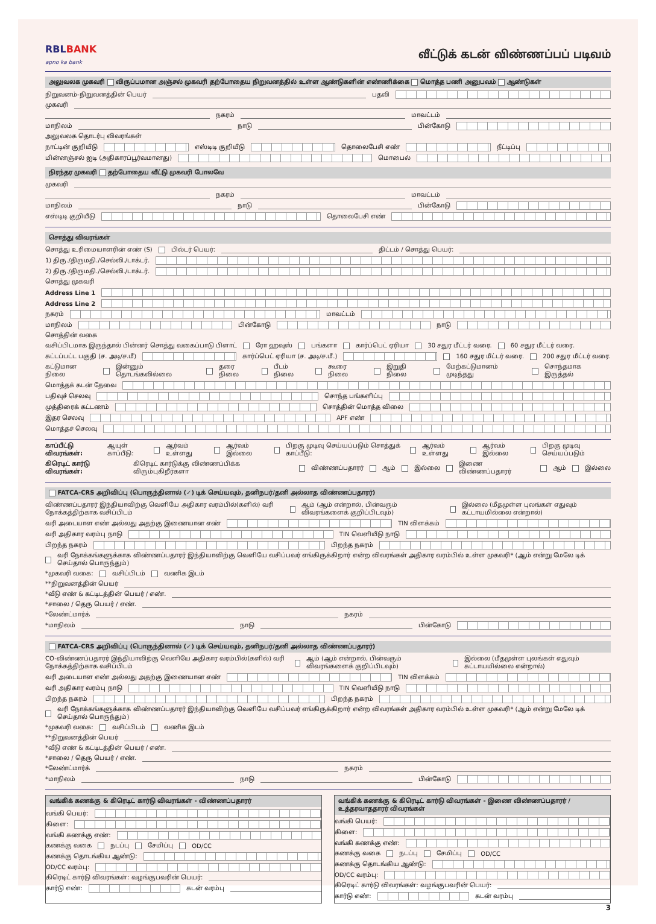RBLBANK
apno ka bank
வீட்டுக் கடன் விண்ணப்பப் படிவம்
அலுவலக முகவரி விருப்பமான அஞ்சல் முகவரி தற்போதைய நிறுவனத்தில் உள்ள ஆண்டுகளின் எண்ணிக்கை மொத்த பணி அனுபவம் ஆண்டுகள்
நிறுவனம்-நிறுவனத்தின் பெயர்
பதவி
முகவரி
நகரம்
மாவட்டம்
மாநிலம்
நாடு
பின்கோடு
அலுவலக தொடர்பு விவரங்கள்
நாட்டின் குறியீடு
எஸ்டிடி குறியீடு
தொலைபேசி எண்
நீட்டிப்பு
மின்னஞ்சல் ஐடி (அதிகாரப்பூர்வமானது)
மொபைல்
நிரந்தர முகவரி தற்போதைய வீட்டு முகவரி போலவே
முகவரி
நகரம்
மாவட்டம்
மாநிலம்
நாடு
பின்கோடு
எஸ்டிடி குறியீடு
தொலைபேசி எண்
சொத்து விவரங்கள்
சொத்து உரிமையாளரின் எண் (S) பில்டர் பெயர்:
திட்டம் / சொத்து பெயர்:
1) திரு./திருமதி./செல்வி./டாக்டர்.
2) திரு./திருமதி./செல்வி./டாக்டர்.
சொத்து முகவரி
Address Line 1
Address Line 2
நகரம்
மாவட்டம்
மாநிலம்
பின்கோடு
நாடு
சொத்தின் வகை
வசிப்பிடமாக இருந்தால் பின்னர் சொத்து வகைப்பாடு பிளாட் ரோ ஹவுஸ் பங்களா கார்ப்பெட் ஏரியா 30 சதுர மீட்டர் வரை. 60 சதுர மீட்டர் வரை.
கட்டப்பட்ட பகுதி (ச. அடி/ச.மீ)
கார்ப்பெட் ஏரியா (ச. அடி/ச.மீ.)
160 சதுர மீட்டர் வரை. 200 சதுர மீட்டர் வரை.
கட்டுமான நிலை இன்னும் தொடங்கவில்லை தரை நிலை பீடம் நிலை கூரை நிலை இறுதி நிலை மேற்கட்டுமானம் முடிந்தது சொந்தமாக இருத்தல்
மொத்தக் கடன் தேவை
பதிவுச் செலவு
சொந்த பங்களிப்பு
முத்திரைக் கட்டணம்
சொத்தின் மொத்த விலை
இதர செலவு
APF எண்
மொத்தச் செலவு
காப்பீட்டு விவரங்கள்: ஆயுள் காப்பீடு: ஆர்வம் உள்ளது ஆர்வம் இல்லை பிறகு முடிவு செய்யப்படும் சொத்துக் காப்பீடு: ஆர்வம் உள்ளது ஆர்வம் இல்லை பிறகு முடிவு செய்யப்படும்
கிரெடிட் கார்டு விவரங்கள்: கிரெடிட் கார்டுக்கு விண்ணப்பிக்க விரும்புகிறீர்களா விண்ணப்பதாரர் ஆம் இல்லை இணை விண்ணப்பதாரர் ஆம் இல்லை
FATCA-CRS அறிவிப்பு (பொருந்தினால் (✓) டிக் செய்யவும், தனிநபர்/தனி அல்லாத விண்ணப்பதாரர்)
விண்ணப்பதாரர் இந்தியாவிற்கு வெளியே அதிகார வரம்பில்(களில்) வரி நோக்கத்திற்காக வசிப்பிடம் ஆம் (ஆம் என்றால், பின்வரும் விவரங்களைக் குறிப்பிடவும்) இல்லை (மீதமுள்ள புலங்கள் எதுவும் கட்டாயமில்லை என்றால்)
வரி அடையாள எண் அல்லது அதற்கு இணையான எண்
TIN விளக்கம்
வரி அதிகார வரம்பு நாடு
TIN வெளியீடு நாடு
பிறந்த நகரம்
பிறந்த நகரம்
வரி நோக்கங்களுக்காக விண்ணப்பதாரர் இந்தியாவிற்கு வெளியே வசிப்பவர் எங்கிருக்கிறார் என்ற விவரங்கள் அதிகார வரம்பில் உள்ள முகவரி* (ஆம் என்று மேலே டிக் செய்தால் பொருந்தும்)
*முகவரி வகை: வசிப்பிடம் வணிக இடம்
**நிறுவனத்தின் பெயர்
*வீடு எண் & கட்டிடத்தின் பெயர் / எண்.
*சாலை / தெரு பெயர் / எண்.
*லேண்ட்மார்க்
நகரம்
*மாநிலம்
நாடு
பின்கோடு
FATCA-CRS அறிவிப்பு (பொருந்தினால் (✓) டிக் செய்யவும், தனிநபர்/தனி அல்லாத விண்ணப்பதாரர்)
CO-விண்ணப்பதாரர் இந்தியாவிற்கு வெளியே அதிகார வரம்பில்(களில்) வரி நோக்கத்திற்காக வசிப்பிடம் ஆம் (ஆம் என்றால், பின்வரும் விவரங்களைக் குறிப்பிடவும்) இல்லை (மீதமுள்ள புலங்கள் எதுவும் கட்டாயமில்லை என்றால்)
வரி அடையாள எண் அல்லது அதற்கு இணையான எண்
TIN விளக்கம்
வரி அதிகார வரம்பு நாடு
TIN வெளியீடு நாடு
பிறந்த நகரம்
பிறந்த நகரம்
வரி நோக்கங்களுக்காக விண்ணப்பதாரர் இந்தியாவிற்கு வெளியே வசிப்பவர் எங்கிருக்கிறார் என்ற விவரங்கள் அதிகார வரம்பில் உள்ள முகவரி* (ஆம் என்று மேலே டிக் செய்தால் பொருந்தும்)
*முகவரி வகை: வசிப்பிடம் வணிக இடம்
**நிறுவனத்தின் பெயர்
*வீடு எண் & கட்டிடத்தின் பெயர் / எண்.
*சாலை / தெரு பெயர் / எண்.
*லேண்ட்மார்க்
நகரம்
*மாநிலம்
நாடு
பின்கோடு
வங்கிக் கணக்கு & கிரெடிட் கார்டு விவரங்கள் - விண்ணப்பதாரர்
வங்கி பெயர்:
கிளை:
வங்கி கணக்கு எண்:
கணக்கு வகை நடப்பு சேமிப்பு OD/CC
கணக்கு தொடங்கிய ஆண்டு:
OD/CC வரம்பு:
கிரெடிட் கார்டு விவரங்கள்: வழங்குபவரின் பெயர்:
கார்டு எண்:
கடன் வரம்பு
வங்கிக் கணக்கு & கிரெடிட் கார்டு விவரங்கள் - இணை விண்ணப்பதாரர் / உத்தரவாததாரர் விவரங்கள்
வங்கி பெயர்:
கிளை:
வங்கி கணக்கு எண்:
கணக்கு வகை நடப்பு சேமிப்பு OD/CC
கணக்கு தொடங்கிய ஆண்டு:
OD/CC வரம்பு:
கிரெடிட் கார்டு விவரங்கள்: வழங்குபவரின் பெயர்:
கார்டு எண்:
கடன் வரம்பு
3